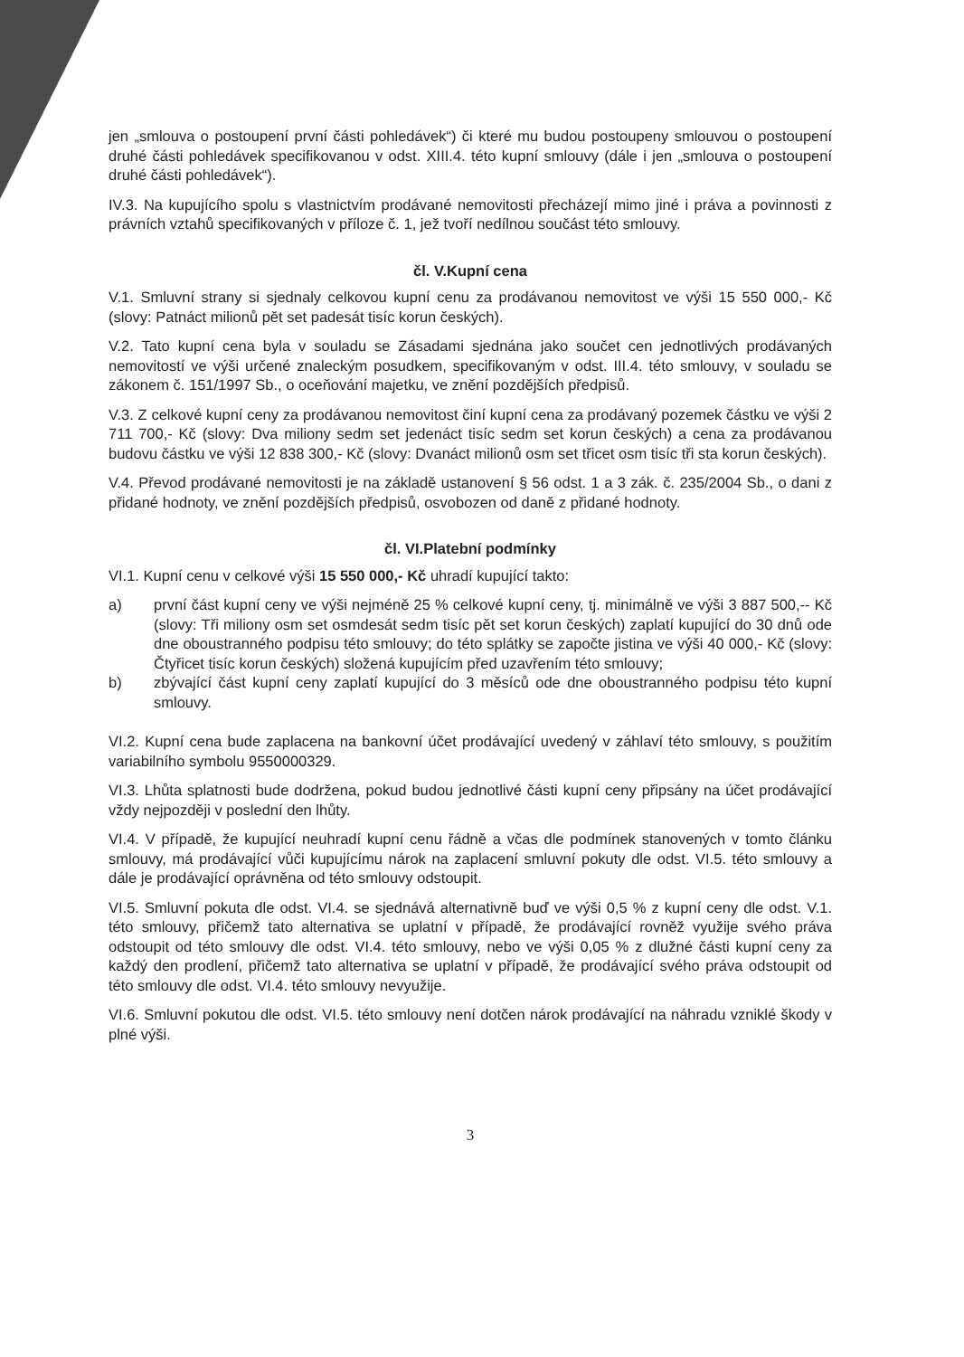jen „smlouva o postoupení první části pohledávek“) či které mu budou postoupeny smlouvou o postoupení druhé části pohledávek specifikovanou v odst. XIII.4. této kupní smlouvy (dále i jen „smlouva o postoupení druhé části pohledávek“).
IV.3. Na kupujícího spolu s vlastnictvím prodávané nemovitosti přecházejí mimo jiné i práva a povinnosti z právních vztahů specifikovaných v příloze č. 1, jež tvoří nedílnou součást této smlouvy.
čl. V.Kupní cena
V.1. Smluvní strany si sjednaly celkovou kupní cenu za prodávanou nemovitost ve výši 15 550 000,- Kč (slovy: Patnáct milionů pět set padesát tisíc korun českých).
V.2. Tato kupní cena byla v souladu se Zásadami sjednána jako součet cen jednotlivých prodávaných nemovitostí ve výši určené znaleckým posudkem, specifikovaným v odst. III.4. této smlouvy, v souladu se zákonem č. 151/1997 Sb., o oceňování majetku, ve znění pozdějších předpisů.
V.3. Z celkové kupní ceny za prodávanou nemovitost činí kupní cena za prodávaný pozemek částku ve výši 2 711 700,- Kč (slovy: Dva miliony sedm set jedenáct tisíc sedm set korun českých) a cena za prodávanou budovu částku ve výši 12 838 300,- Kč (slovy: Dvanáct milionů osm set třicet osm tisíc tři sta korun českých).
V.4. Převod prodávané nemovitosti je na základě ustanovení § 56 odst. 1 a 3 zák. č. 235/2004 Sb., o dani z přidané hodnoty, ve znění pozdějších předpisů, osvobozen od daně z přidané hodnoty.
čl. VI.Platební podmínky
VI.1. Kupní cenu v celkové výši 15 550 000,- Kč uhradí kupující takto:
a) první část kupní ceny ve výši nejméně 25 % celkové kupní ceny, tj. minimálně ve výši 3 887 500,-- Kč (slovy: Tři miliony osm set osmdesát sedm tisíc pět set korun českých) zaplatí kupující do 30 dnů ode dne oboustranného podpisu této smlouvy; do této splátky se započte jistina ve výši 40 000,- Kč (slovy: Čtyřicet tisíc korun českých) složená kupujícím před uzavřením této smlouvy;
b) zbývající část kupní ceny zaplatí kupující do 3 měsíců ode dne oboustranného podpisu této kupní smlouvy.
VI.2. Kupní cena bude zaplacena na bankovní účet prodávající uvedený v záhlaví této smlouvy, s použitím variabilního symbolu 9550000329.
VI.3. Lhůta splatnosti bude dodržena, pokud budou jednotlivé části kupní ceny připsány na účet prodávající vždy nejpozději v poslední den lhůty.
VI.4. V případě, že kupující neuhradí kupní cenu řádně a včas dle podmínek stanovených v tomto článku smlouvy, má prodávající vůči kupujícímu nárok na zaplacení smluvní pokuty dle odst. VI.5. této smlouvy a dále je prodávající oprávněna od této smlouvy odstoupit.
VI.5. Smluvní pokuta dle odst. VI.4. se sjednává alternativně buď ve výši 0,5 % z kupní ceny dle odst. V.1. této smlouvy, přičemž tato alternativa se uplatní v případě, že prodávající rovněž využije svého práva odstoupit od této smlouvy dle odst. VI.4. této smlouvy, nebo ve výši 0,05 % z dlužné části kupní ceny za každý den prodlení, přičemž tato alternativa se uplatní v případě, že prodávající svého práva odstoupit od této smlouvy dle odst. VI.4. této smlouvy nevyužije.
VI.6. Smluvní pokutou dle odst. VI.5. této smlouvy není dotčen nárok prodávající na náhradu vzniklé škody v plné výši.
3